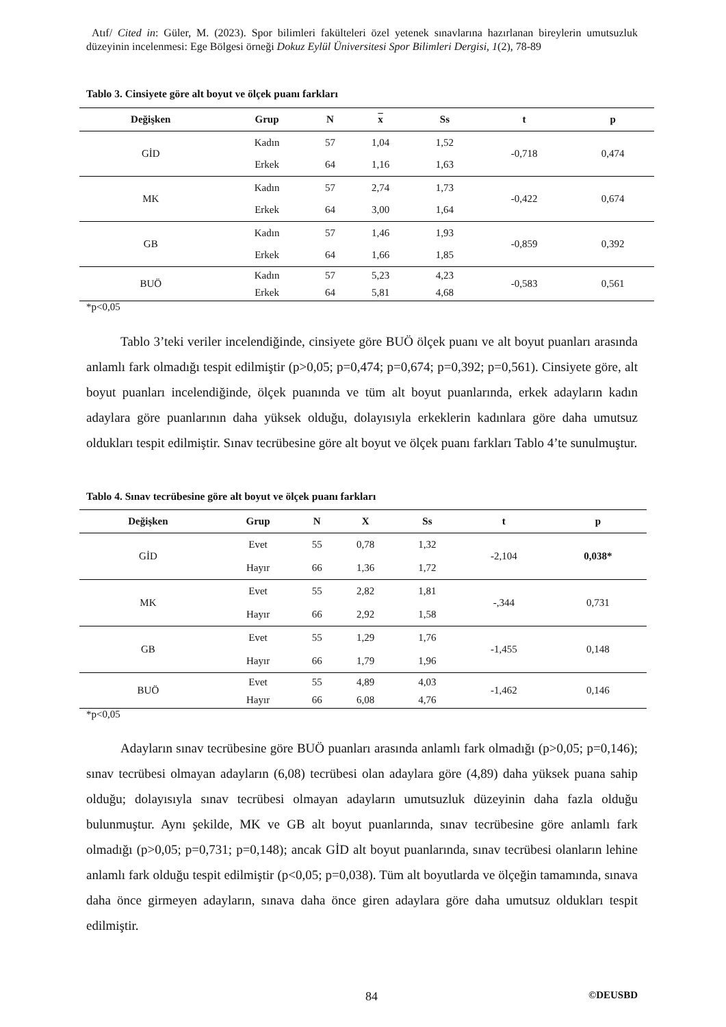Atıf/ Cited in: Güler, M. (2023). Spor bilimleri fakülteleri özel yetenek sınavlarına hazırlanan bireylerin umutsuzluk düzeyinin incelenmesi: Ege Bölgesi örneği Dokuz Eylül Üniversitesi Spor Bilimleri Dergisi, 1(2), 78-89
Tablo 3. Cinsiyete göre alt boyut ve ölçek puanı farkları
| Değişken | Grup | N | x | Ss | t | p |
| --- | --- | --- | --- | --- | --- | --- |
| GİD | Kadın | 57 | 1,04 | 1,52 | -0,718 | 0,474 |
| | Erkek | 64 | 1,16 | 1,63 | | |
| MK | Kadın | 57 | 2,74 | 1,73 | -0,422 | 0,674 |
| | Erkek | 64 | 3,00 | 1,64 | | |
| GB | Kadın | 57 | 1,46 | 1,93 | -0,859 | 0,392 |
| | Erkek | 64 | 1,66 | 1,85 | | |
| BUÖ | Kadın | 57 | 5,23 | 4,23 | -0,583 | 0,561 |
| | Erkek | 64 | 5,81 | 4,68 | | |
*p<0,05
Tablo 3’teki veriler incelendiğinde, cinsiyete göre BUÖ ölçek puanı ve alt boyut puanları arasında anlamlı fark olmadığı tespit edilmiştir (p>0,05; p=0,474; p=0,674; p=0,392; p=0,561). Cinsiyete göre, alt boyut puanları incelendiğinde, ölçek puanında ve tüm alt boyut puanlarında, erkek adayların kadın adaylara göre puanlarının daha yüksek olduğu, dolayısıyla erkeklerin kadınlara göre daha umutsuz oldukları tespit edilmiştir. Sınav tecrübesine göre alt boyut ve ölçek puanı farkları Tablo 4’te sunulmuştur.
Tablo 4. Sınav tecrübesine göre alt boyut ve ölçek puanı farkları
| Değişken | Grup | N | X | Ss | t | p |
| --- | --- | --- | --- | --- | --- | --- |
| GİD | Evet | 55 | 0,78 | 1,32 | -2,104 | 0,038* |
| | Hayır | 66 | 1,36 | 1,72 | | |
| MK | Evet | 55 | 2,82 | 1,81 | -,344 | 0,731 |
| | Hayır | 66 | 2,92 | 1,58 | | |
| GB | Evet | 55 | 1,29 | 1,76 | -1,455 | 0,148 |
| | Hayır | 66 | 1,79 | 1,96 | | |
| BUÖ | Evet | 55 | 4,89 | 4,03 | -1,462 | 0,146 |
| | Hayır | 66 | 6,08 | 4,76 | | |
*p<0,05
Adayların sınav tecrübesine göre BUÖ puanları arasında anlamlı fark olmadığı (p>0,05; p=0,146); sınav tecrübesi olmayan adayların (6,08) tecrübesi olan adaylara göre (4,89) daha yüksek puana sahip olduğu; dolayısıyla sınav tecrübesi olmayan adayların umutsuzluk düzeyinin daha fazla olduğu bulunmuştur. Aynı şekilde, MK ve GB alt boyut puanlarında, sınav tecrübesine göre anlamlı fark olmadığı (p>0,05; p=0,731; p=0,148); ancak GİD alt boyut puanlarında, sınav tecrübesi olanların lehine anlamlı fark olduğu tespit edilmiştir (p<0,05; p=0,038). Tüm alt boyutlarda ve ölçeğin tamamında, sınava daha önce girmeyen adayların, sınava daha önce giren adaylara göre daha umutsuz oldukları tespit edilmiştir.
84 ©DEUSBD